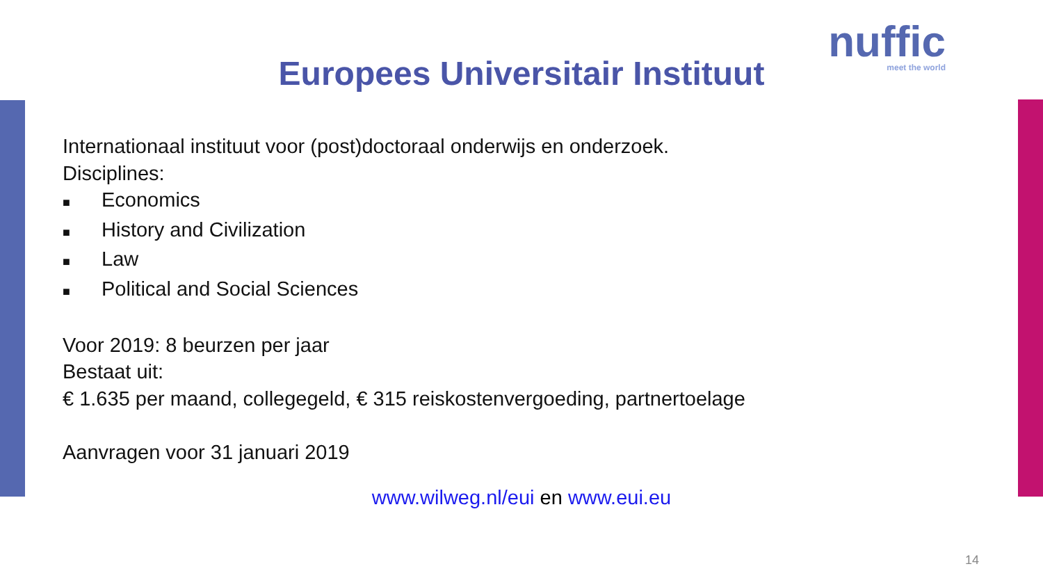nuffic
meet the world
Europees Universitair Instituut
Internationaal instituut voor (post)doctoraal onderwijs en onderzoek.
Disciplines:
■ Economics
■ History and Civilization
■ Law
■ Political and Social Sciences
Voor 2019: 8 beurzen per jaar
Bestaat uit:
€ 1.635 per maand, collegegeld, € 315 reiskostenvergoeding, partnertoelage
Aanvragen voor 31 januari 2019
www.wilweg.nl/eui en www.eui.eu
14